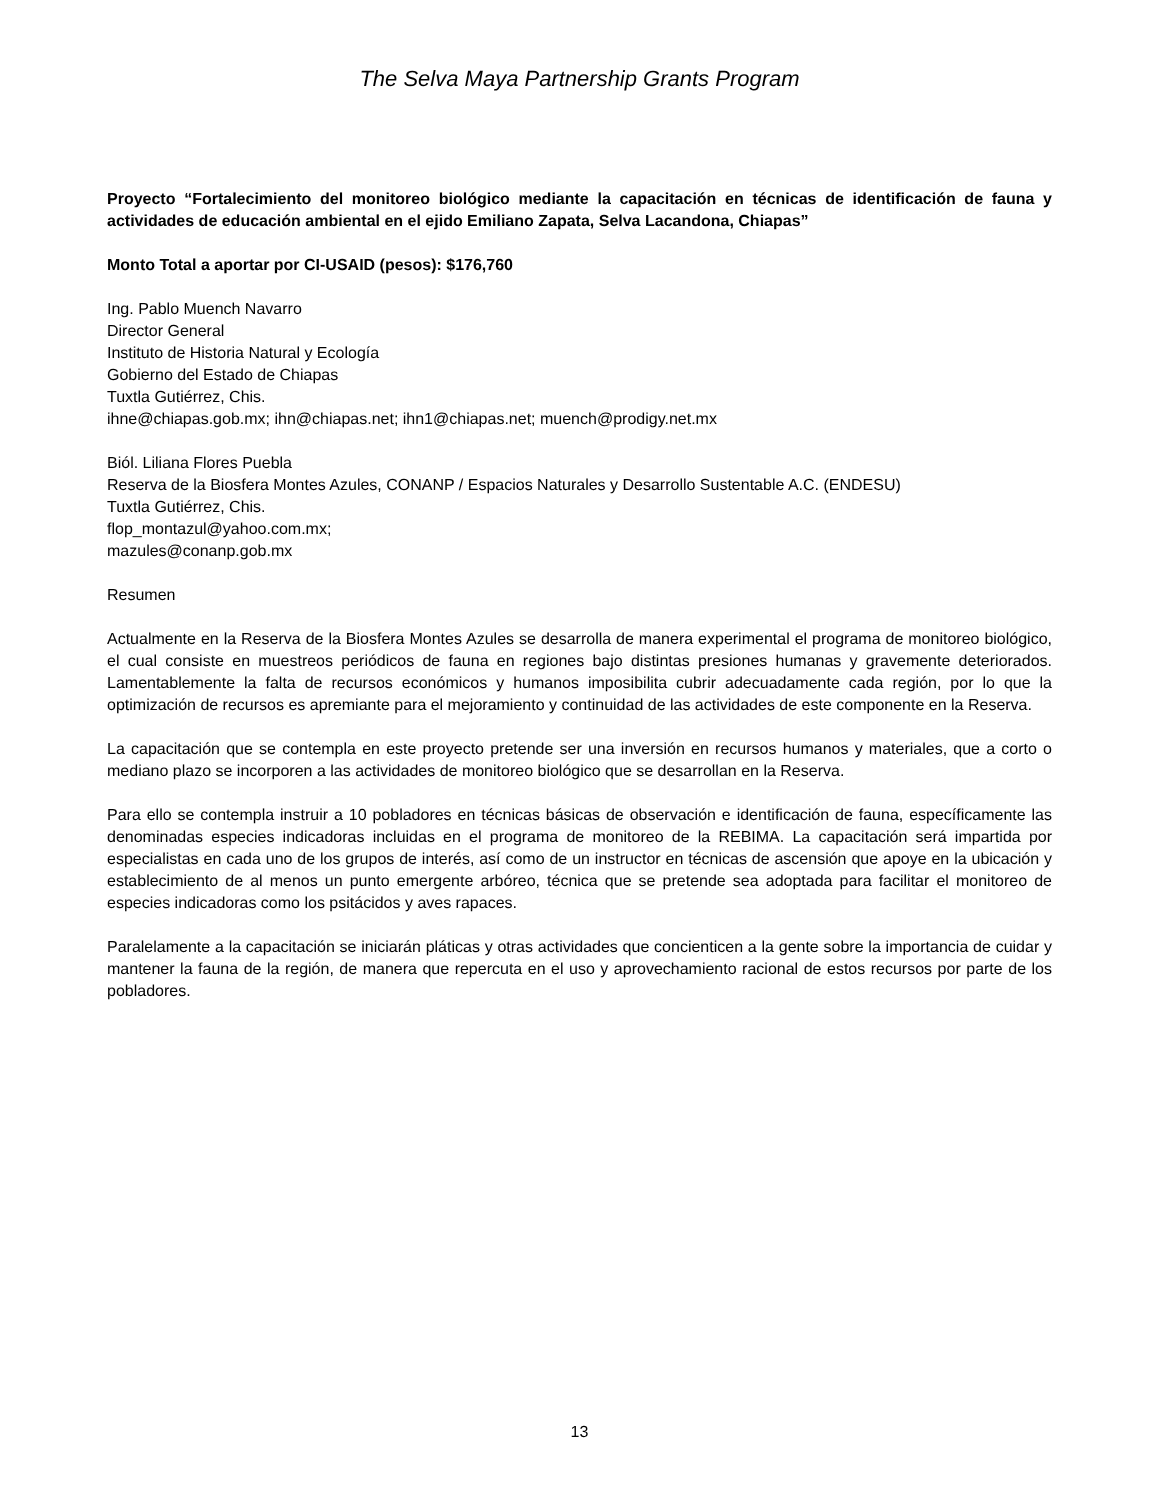The Selva Maya Partnership Grants Program
Proyecto “Fortalecimiento del monitoreo biológico mediante la capacitación en técnicas de identificación de fauna y actividades de educación ambiental en el ejido Emiliano Zapata, Selva Lacandona, Chiapas”
Monto Total a aportar por CI-USAID (pesos): $176,760
Ing. Pablo Muench Navarro
Director General
Instituto de Historia Natural y Ecología
Gobierno del Estado de Chiapas
Tuxtla Gutiérrez, Chis.
ihne@chiapas.gob.mx; ihn@chiapas.net; ihn1@chiapas.net; muench@prodigy.net.mx
Biól. Liliana Flores Puebla
Reserva de la Biosfera Montes Azules, CONANP / Espacios Naturales y Desarrollo Sustentable A.C. (ENDESU)
Tuxtla Gutiérrez, Chis.
flop_montazul@yahoo.com.mx;
mazules@conanp.gob.mx
Resumen
Actualmente en la Reserva de la Biosfera Montes Azules se desarrolla de manera experimental el programa de monitoreo biológico, el cual consiste en muestreos periódicos de fauna en regiones bajo distintas presiones humanas y gravemente deteriorados. Lamentablemente la falta de recursos económicos y humanos imposibilita cubrir adecuadamente cada región, por lo que la optimización de recursos es apremiante para el mejoramiento y continuidad de las actividades de este componente en la Reserva.
La capacitación que se contempla en este proyecto pretende ser una inversión en recursos humanos y materiales, que a corto o mediano plazo se incorporen a las actividades de monitoreo biológico que se desarrollan en la Reserva.
Para ello se contempla instruir a 10 pobladores en técnicas básicas de observación e identificación de fauna, específicamente las denominadas especies indicadoras incluidas en el programa de monitoreo de la REBIMA. La capacitación será impartida por especialistas en cada uno de los grupos de interés, así como de un instructor en técnicas de ascensión que apoye en la ubicación y establecimiento de al menos un punto emergente arbóreo, técnica que se pretende sea adoptada para facilitar el monitoreo de especies indicadoras como los psitácidos y aves rapaces.
Paralelamente a la capacitación se iniciarán pláticas y otras actividades que concienticen a la gente sobre la importancia de cuidar y mantener la fauna de la región, de manera que repercuta en el uso y aprovechamiento racional de estos recursos por parte de los pobladores.
13